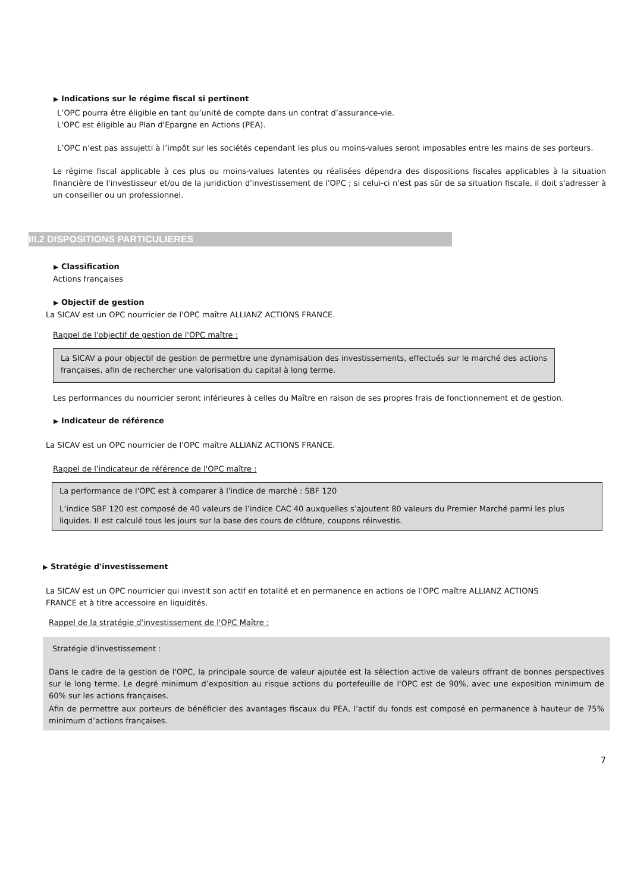▶ Indications sur le régime fiscal si pertinent
L’OPC pourra être éligible en tant qu’unité de compte dans un contrat d’assurance-vie.
L'OPC est éligible au Plan d'Epargne en Actions (PEA).
L’OPC n’est pas assujetti à l’impôt sur les sociétés cependant les plus ou moins-values seront imposables entre les mains de ses porteurs.
Le régime fiscal applicable à ces plus ou moins-values latentes ou réalisées dépendra des dispositions fiscales applicables à la situation financière de l'investisseur et/ou de la juridiction d'investissement de l'OPC ; si celui-ci n'est pas sûr de sa situation fiscale, il doit s'adresser à un conseiller ou un professionnel.
III.2 DISPOSITIONS PARTICULIERES
▶ Classification
Actions françaises
▶ Objectif de gestion
La SICAV est un OPC nourricier de l'OPC maître ALLIANZ ACTIONS FRANCE.
Rappel de l'objectif de gestion de l'OPC maître :
La SICAV a pour objectif de gestion de permettre une dynamisation des investissements, effectués sur le marché des actions françaises, afin de rechercher une valorisation du capital à long terme.
Les performances du nourricier seront inférieures à celles du Maître en raison de ses propres frais de fonctionnement et de gestion.
▶ Indicateur de référence
La SICAV est un OPC nourricier de l'OPC maître ALLIANZ ACTIONS FRANCE.
Rappel de l'indicateur de référence de l'OPC maître :
La performance de l'OPC est à comparer à l'indice de marché : SBF 120
L’indice SBF 120 est composé de 40 valeurs de l’indice CAC 40 auxquelles s’ajoutent 80 valeurs du Premier Marché parmi les plus liquides. Il est calculé tous les jours sur la base des cours de clôture, coupons réinvestis.
▶ Stratégie d'investissement
La SICAV est un OPC nourricier qui investit son actif en totalité et en permanence en actions de l’OPC maître ALLIANZ ACTIONS FRANCE et à titre accessoire en liquidités.
Rappel de la stratégie d'investissement de l'OPC Maître :
Stratégie d'investissement :
Dans le cadre de la gestion de l'OPC, la principale source de valeur ajoutée est la sélection active de valeurs offrant de bonnes perspectives sur le long terme. Le degré minimum d’exposition au risque actions du portefeuille de l'OPC est de 90%, avec une exposition minimum de 60% sur les actions françaises.
Afin de permettre aux porteurs de bénéficier des avantages fiscaux du PEA, l’actif du fonds est composé en permanence à hauteur de 75% minimum d’actions françaises.
7